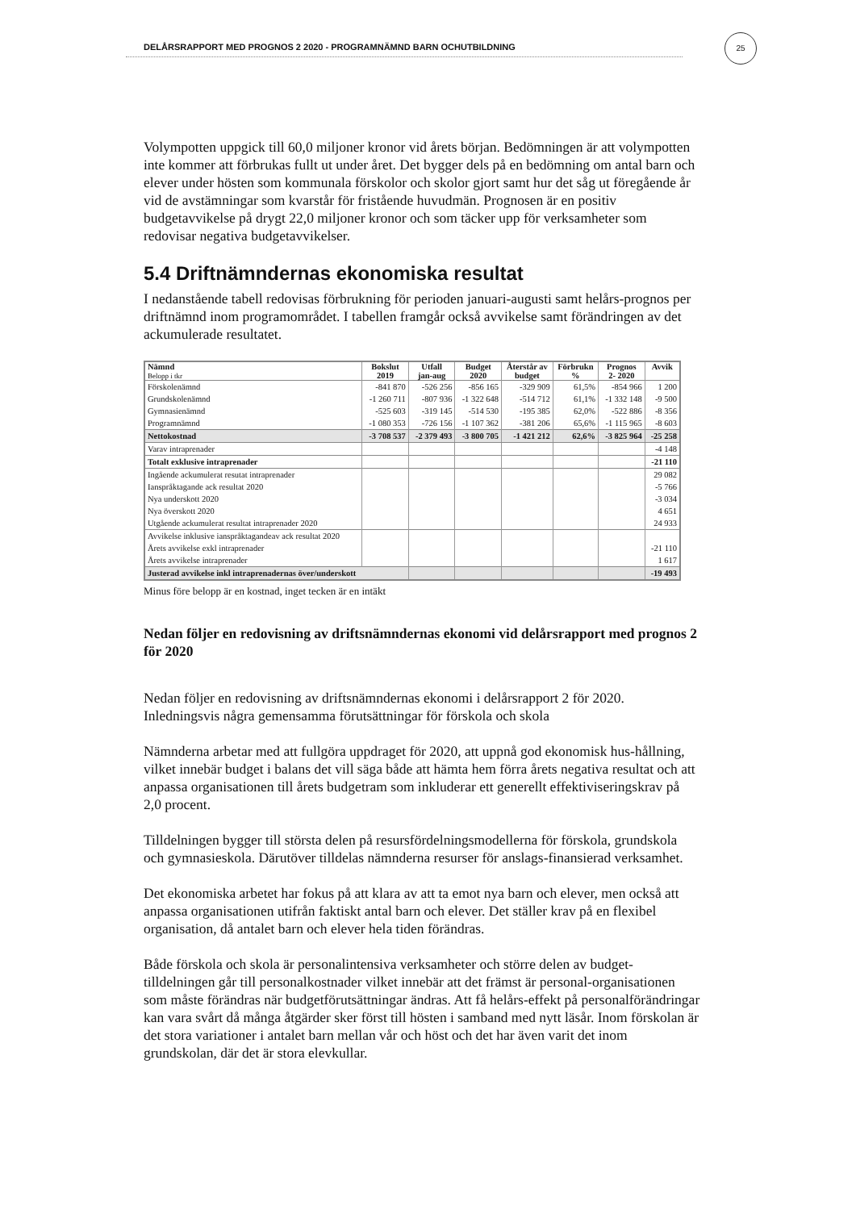25
DELÅRSRAPPORT MED PROGNOS 2 2020 - PROGRAMNÄMND BARN OCHUTBILDNING
Volympotten uppgick till 60,0 miljoner kronor vid årets början. Bedömningen är att volympotten inte kommer att förbrukas fullt ut under året. Det bygger dels på en bedömning om antal barn och elever under hösten som kommunala förskolor och skolor gjort samt hur det såg ut föregående år vid de avstämningar som kvarstår för fristående huvudmän. Prognosen är en positiv budgetavvikelse på drygt 22,0 miljoner kronor och som täcker upp för verksamheter som redovisar negativa budgetavvikelser.
5.4 Driftnämndernas ekonomiska resultat
I nedanstående tabell redovisas förbrukning för perioden januari-augusti samt helårs-prognos per driftnämnd inom programområdet. I tabellen framgår också avvikelse samt förändringen av det ackumulerade resultatet.
| Nämnd Belopp i tkr | Bokslut 2019 | Utfall jan-aug | Budget 2020 | Återstår av budget | Förbrukn % | Prognos 2- 2020 | Avvik |
| --- | --- | --- | --- | --- | --- | --- | --- |
| Förskolenämnd | -841 870 | -526 256 | -856 165 | -329 909 | 61,5% | -854 966 | 1 200 |
| Grundskolenämnd | -1 260 711 | -807 936 | -1 322 648 | -514 712 | 61,1% | -1 332 148 | -9 500 |
| Gymnasienämnd | -525 603 | -319 145 | -514 530 | -195 385 | 62,0% | -522 886 | -8 356 |
| Programnämnd | -1 080 353 | -726 156 | -1 107 362 | -381 206 | 65,6% | -1 115 965 | -8 603 |
| Nettokostnad | -3 708 537 | -2 379 493 | -3 800 705 | -1 421 212 | 62,6% | -3 825 964 | -25 258 |
| Varav intraprenader | | | | | | | -4 148 |
| Totalt exklusive intraprenader | | | | | | | -21 110 |
| Ingående ackumulerat resutat intraprenader | | | | | | | 29 082 |
| Ianspråktagande ack resultat 2020 | | | | | | | -5 766 |
| Nya underskott 2020 | | | | | | | -3 034 |
| Nya överskott 2020 | | | | | | | 4 651 |
| Utgående ackumulerat resultat intraprenader 2020 | | | | | | | 24 933 |
| Avvikelse inklusive ianspråktagandeav ack resultat 2020 | | | | | | | |
| Årets avvikelse exkl intraprenader | | | | | | | -21 110 |
| Årets avvikelse intraprenader | | | | | | | 1 617 |
| Justerad avvikelse inkl intraprenadernas över/underskott | | | | | | | -19 493 |
Minus före belopp är en kostnad, inget tecken är en intäkt
Nedan följer en redovisning av driftsnämndernas ekonomi vid delårsrapport med prognos 2 för 2020
Nedan följer en redovisning av driftsnämndernas ekonomi i delårsrapport 2 för 2020. Inledningsvis några gemensamma förutsättningar för förskola och skola
Nämnderna arbetar med att fullgöra uppdraget för 2020, att uppnå god ekonomisk hus-hållning, vilket innebär budget i balans det vill säga både att hämta hem förra årets negativa resultat och att anpassa organisationen till årets budgetram som inkluderar ett generellt effektiviseringskrav på 2,0 procent.
Tilldelningen bygger till största delen på resursfördelningsmodellerna för förskola, grundskola och gymnasieskola. Därutöver tilldelas nämnderna resurser för anslags-finansierad verksamhet.
Det ekonomiska arbetet har fokus på att klara av att ta emot nya barn och elever, men också att anpassa organisationen utifrån faktiskt antal barn och elever. Det ställer krav på en flexibel organisation, då antalet barn och elever hela tiden förändras.
Både förskola och skola är personalintensiva verksamheter och större delen av budget-tilldelningen går till personalkostnader vilket innebär att det främst är personal-organisationen som måste förändras när budgetförutsättningar ändras. Att få helårs-effekt på personalförändringar kan vara svårt då många åtgärder sker först till hösten i samband med nytt läsår. Inom förskolan är det stora variationer i antalet barn mellan vår och höst och det har även varit det inom grundskolan, där det är stora elevkullar.